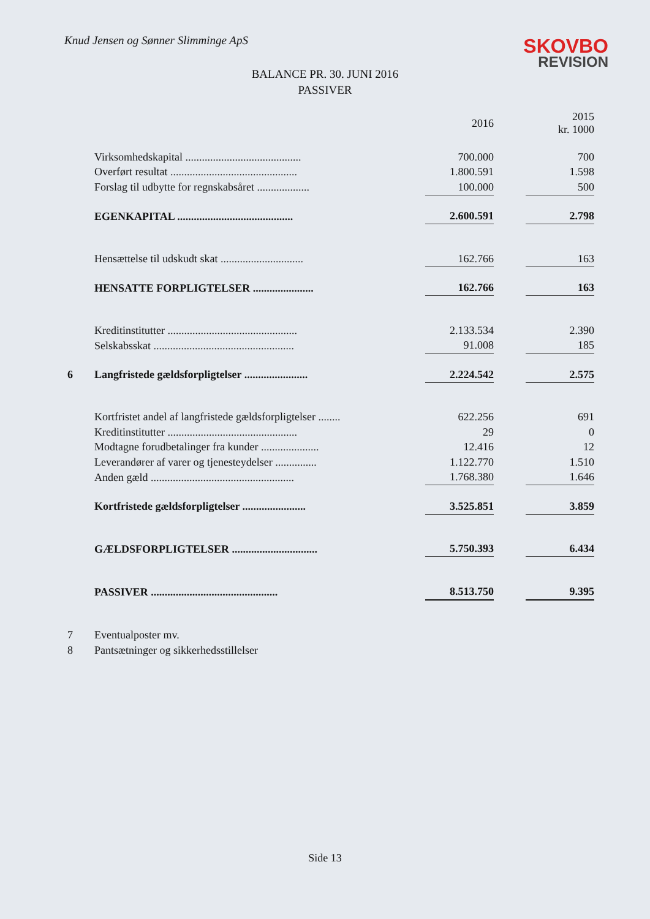Knud Jensen og Sønner Slimminge ApS
SKOVBO
REVISION
BALANCE PR. 30. JUNI 2016
PASSIVER
| | | 2016 | | 2015 kr. 1000 |
| --- | --- | --- | --- | --- |
| | Virksomhedskapital .......................................... | 700.000 | | 700 |
| | Overført resultat .............................................. | 1.800.591 | | 1.598 |
| | Forslag til udbytte for regnskabsåret ................... | 100.000 | | 500 |
| | EGENKAPITAL .......................................... | 2.600.591 | | 2.798 |
| | Hensættelse til udskudt skat .............................. | 162.766 | | 163 |
| | HENSATTE FORPLIGTELSER ...................... | 162.766 | | 163 |
| | Kreditinstitutter ............................................... | 2.133.534 | | 2.390 |
| | Selskabsskat ................................................... | 91.008 | | 185 |
| 6 | Langfristede gældsforpligtelser ....................... | 2.224.542 | | 2.575 |
| | Kortfristet andel af langfristede gældsforpligtelser ........ | 622.256 | | 691 |
| | Kreditinstitutter ............................................... | 29 | | 0 |
| | Modtagne forudbetalinger fra kunder ..................... | 12.416 | | 12 |
| | Leverandører af varer og tjenesteydelser ............... | 1.122.770 | | 1.510 |
| | Anden gæld .................................................... | 1.768.380 | | 1.646 |
| | Kortfristede gældsforpligtelser ....................... | 3.525.851 | | 3.859 |
| | GÆLDSFORPLIGTELSER ............................... | 5.750.393 | | 6.434 |
| | PASSIVER .............................................. | 8.513.750 | | 9.395 |
| 7 | Eventualposter mv. | | | |
| 8 | Pantsætninger og sikkerhedsstillelser | | | |
Side 13